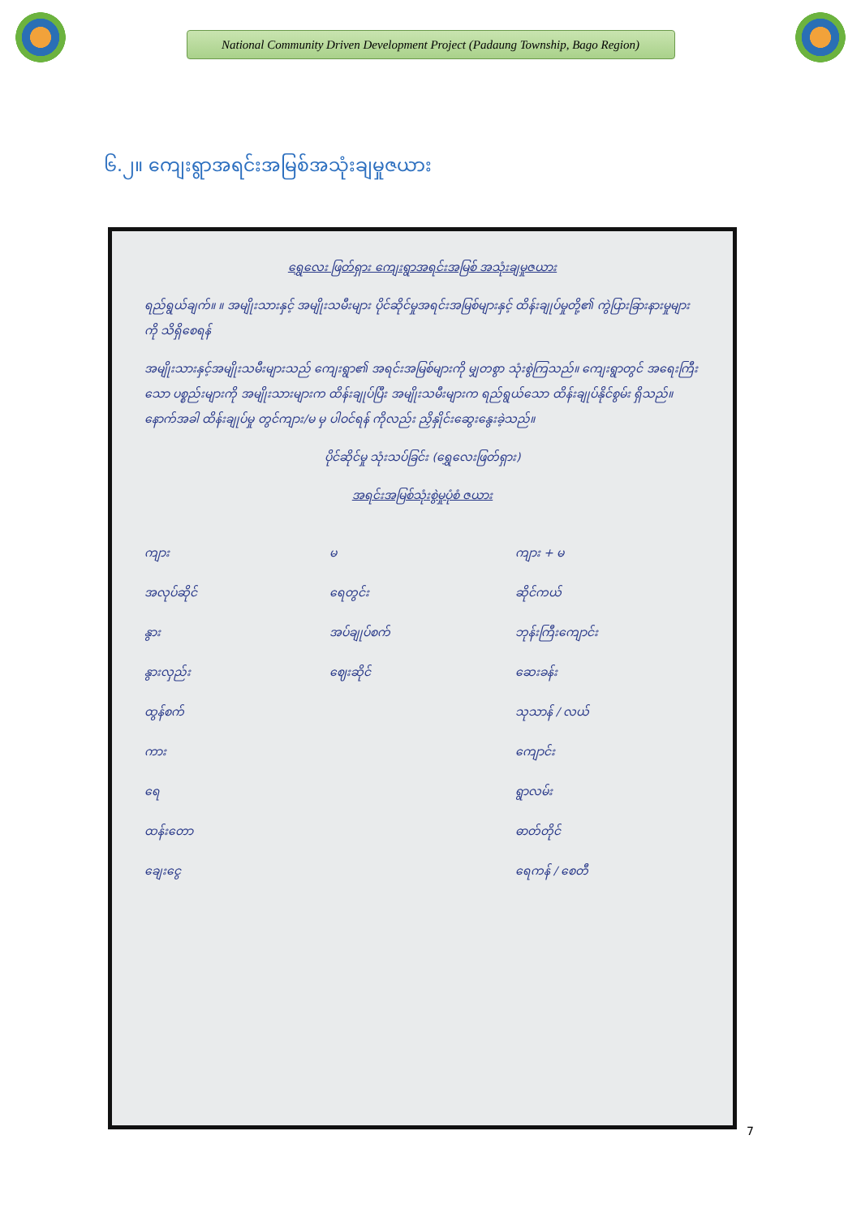National Community Driven Development Project (Padaung Township, Bago Region)
၆.၂။ ကျေးရွာအရင်းအမြစ်အသုံးချမှုဇယား
ရွှေလေး ဖြတ်ရှား ကျေးရွာအရင်းအမြစ် အသုံးချမှုဇယား
ရည်ရွယ်ချက်။ ။ အမျိုးသားနှင့် အမျိုးသမီးများ ပိုင်ဆိုင်မှုအရင်းအမြစ်များနှင့် ထိန်းချုပ်မှုတို့၏ ကွဲပြားခြားနားမှုများကို သိရှိစေရန်
အမျိုးသားနှင့်အမျိုးသမီးများသည် ကျေးရွာ၏ အရင်းအမြစ်များကို မျှတစွာ သုံးစွဲကြသည်။ ကျေးရွာတွင် အရေးကြီးသော ပစ္စည်းများကို အမျိုးသားများက ထိန်းချုပ်ပြီး အမျိုးသမီးများက ရည်ရွယ်သော ထိန်းချုပ်နိုင်စွမ်း ရှိသည်။ နောက်အခါ ထိန်းချုပ်မှု တွင်ကျား/မ မှ ပါဝင်ရန် ကိုလည်း ညှိနှိုင်းဆွေးနွေးခဲ့သည်။
ပိုင်ဆိုင်မှု သုံးသပ်ခြင်း (ရွှေလေးဖြတ်ရှား)
အရင်းအမြစ်သုံးစွဲမှုပုံစံ ဇယား
ကျား မ ကျား + မ အလုပ်ဆိုင် ရေတွင်း ဆိုင်ကယ် နွား အပ်ချုပ်စက် ဘုန်းကြီးကျောင်း နွားလှည်း ဈေးဆိုင် ဆေးခန်း ထွန်စက် သုသာန် / လယ် ကား ကျောင်း ရေ ရွာလမ်း ထန်းတော ဓာတ်တိုင် ချေးငွေ ရေကန် / စေတီ
7